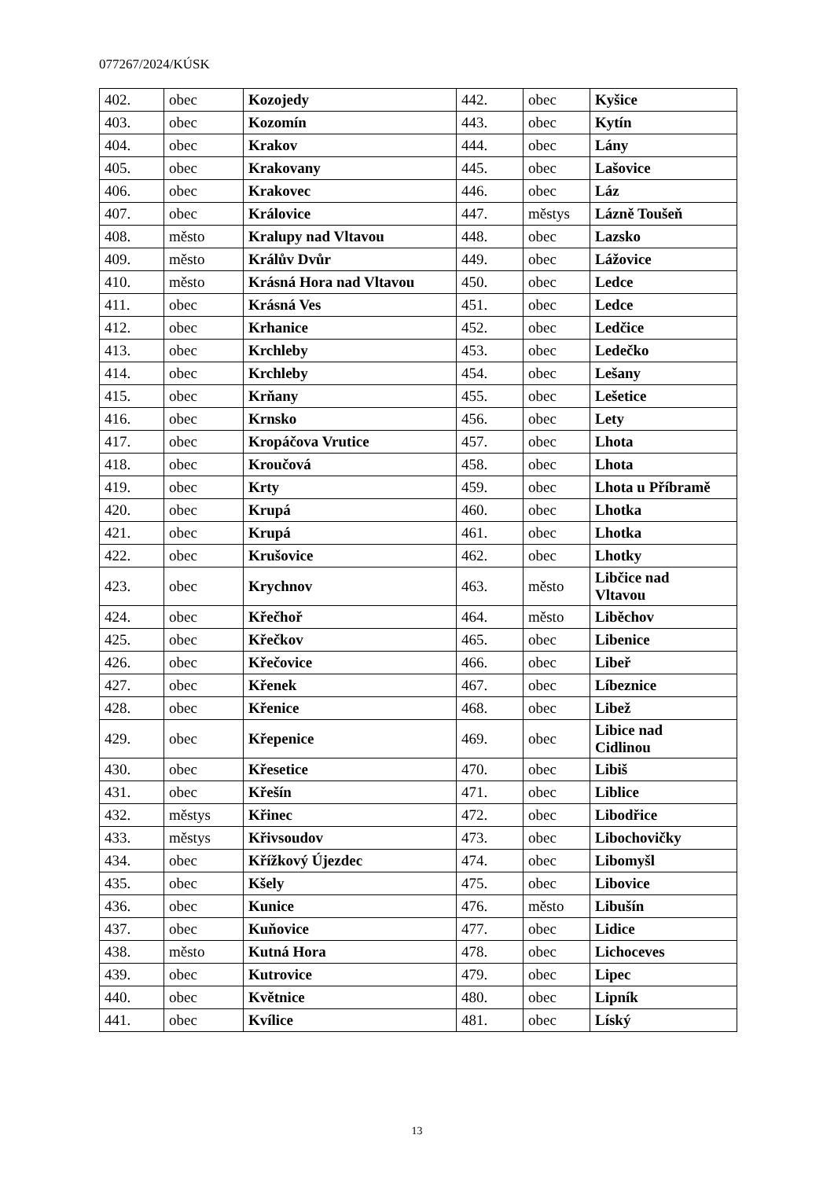077267/2024/KÚSK
| 402. | obec | Kozojedy | 442. | obec | Kyšice |
| 403. | obec | Kozomín | 443. | obec | Kytín |
| 404. | obec | Krakov | 444. | obec | Lány |
| 405. | obec | Krakovany | 445. | obec | Lašovice |
| 406. | obec | Krakovec | 446. | obec | Láz |
| 407. | obec | Královice | 447. | městys | Lázně Toušeň |
| 408. | město | Kralupy nad Vltavou | 448. | obec | Lazsko |
| 409. | město | Králův Dvůr | 449. | obec | Lážovice |
| 410. | město | Krásná Hora nad Vltavou | 450. | obec | Ledce |
| 411. | obec | Krásná Ves | 451. | obec | Ledce |
| 412. | obec | Krhanice | 452. | obec | Ledčice |
| 413. | obec | Krchleby | 453. | obec | Ledečko |
| 414. | obec | Krchleby | 454. | obec | Lešany |
| 415. | obec | Krňany | 455. | obec | Lešetice |
| 416. | obec | Krnsko | 456. | obec | Lety |
| 417. | obec | Kropáčova Vrutice | 457. | obec | Lhota |
| 418. | obec | Kroučová | 458. | obec | Lhota |
| 419. | obec | Krty | 459. | obec | Lhota u Příbramě |
| 420. | obec | Krupá | 460. | obec | Lhotka |
| 421. | obec | Krupá | 461. | obec | Lhotka |
| 422. | obec | Krušovice | 462. | obec | Lhotky |
| 423. | obec | Krychnov | 463. | město | Libčice nad Vltavou |
| 424. | obec | Křečhoř | 464. | město | Liběchov |
| 425. | obec | Křečkov | 465. | obec | Libenice |
| 426. | obec | Křečovice | 466. | obec | Libeř |
| 427. | obec | Křenek | 467. | obec | Líbeznice |
| 428. | obec | Křenice | 468. | obec | Libež |
| 429. | obec | Křepenice | 469. | obec | Libice nad Cidlinou |
| 430. | obec | Křesetice | 470. | obec | Libiš |
| 431. | obec | Křešín | 471. | obec | Liblice |
| 432. | městys | Křinec | 472. | obec | Libodřice |
| 433. | městys | Křivsoudov | 473. | obec | Libochovičky |
| 434. | obec | Křížkový Újezdec | 474. | obec | Libomyšl |
| 435. | obec | Kšely | 475. | obec | Libovice |
| 436. | obec | Kunice | 476. | město | Libušín |
| 437. | obec | Kuňovice | 477. | obec | Lidice |
| 438. | město | Kutná Hora | 478. | obec | Lichoceves |
| 439. | obec | Kutrovice | 479. | obec | Lipec |
| 440. | obec | Květnice | 480. | obec | Lipník |
| 441. | obec | Kvílice | 481. | obec | Líský |
13